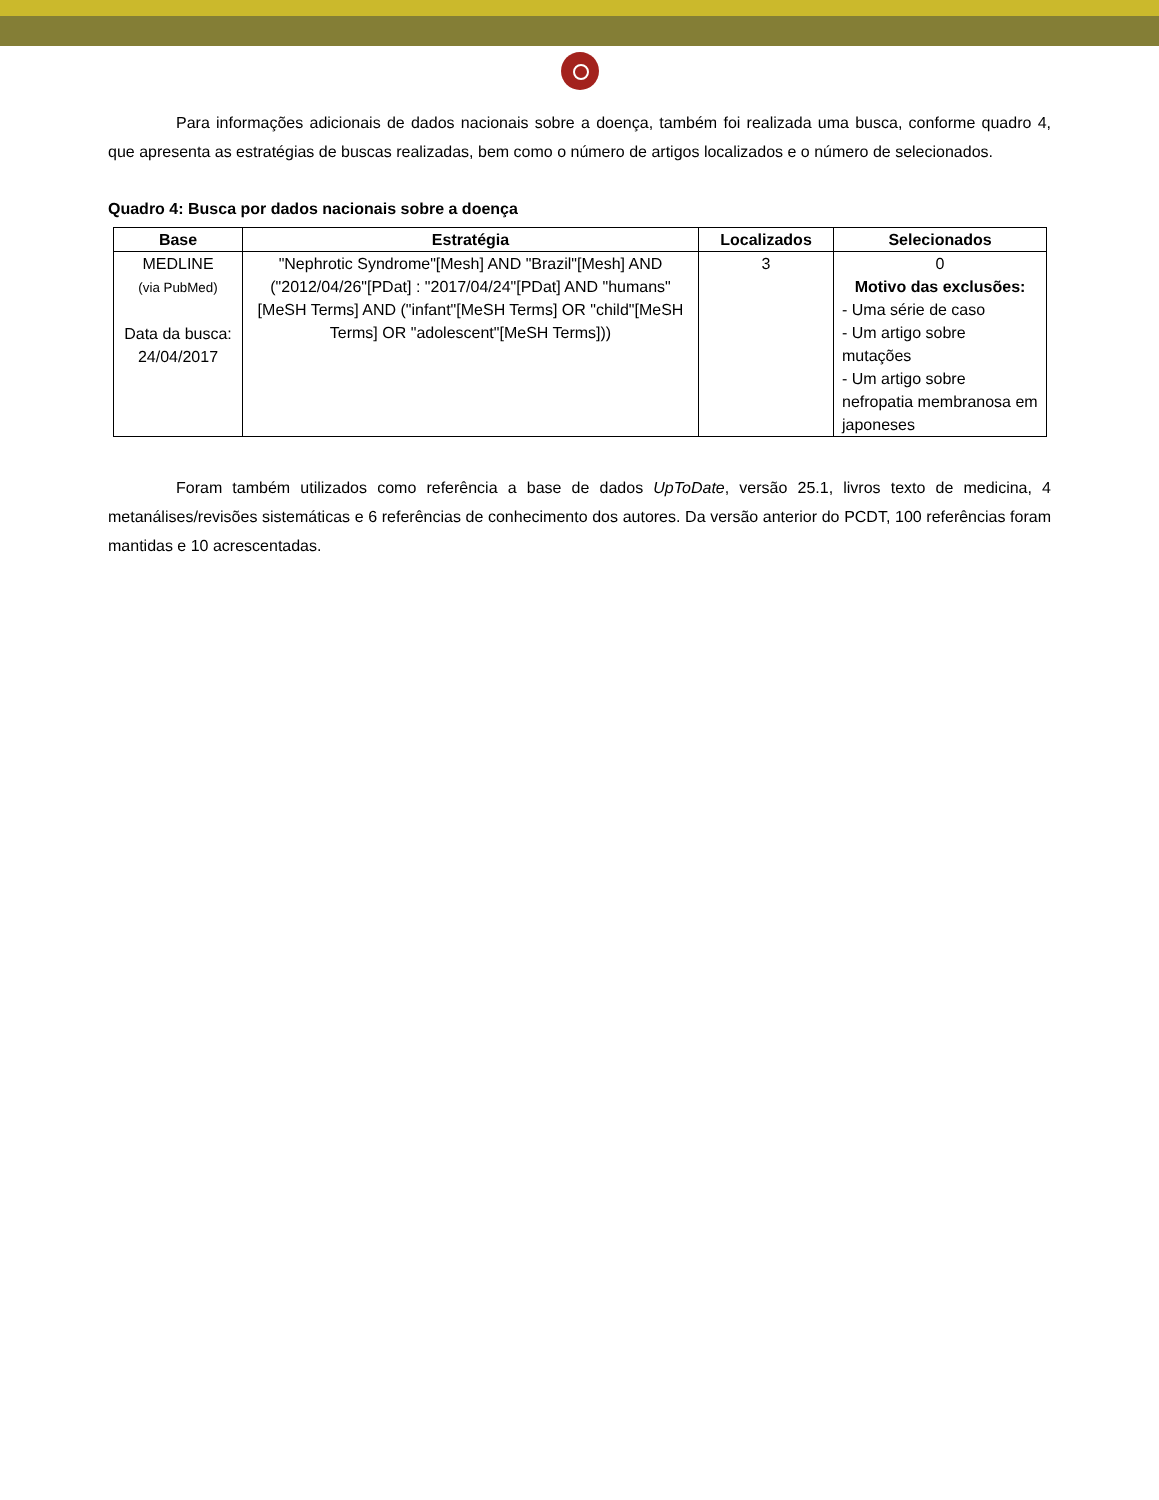Para informações adicionais de dados nacionais sobre a doença, também foi realizada uma busca, conforme quadro 4, que apresenta as estratégias de buscas realizadas, bem como o número de artigos localizados e o número de selecionados.
Quadro 4: Busca por dados nacionais sobre a doença
| Base | Estratégia | Localizados | Selecionados |
| --- | --- | --- | --- |
| MEDLINE (via PubMed) Data da busca: 24/04/2017 | "Nephrotic Syndrome"[Mesh] AND "Brazil"[Mesh] AND ("2012/04/26"[PDat] : "2017/04/24"[PDat] AND "humans"[MeSH Terms] AND ("infant"[MeSH Terms] OR "child"[MeSH Terms] OR "adolescent"[MeSH Terms])) | 3 | 0 Motivo das exclusões: - Uma série de caso - Um artigo sobre mutações - Um artigo sobre nefropatia membranosa em japoneses |
Foram também utilizados como referência a base de dados UpToDate, versão 25.1, livros texto de medicina, 4 metanálises/revisões sistemáticas e 6 referências de conhecimento dos autores. Da versão anterior do PCDT, 100 referências foram mantidas e 10 acrescentadas.